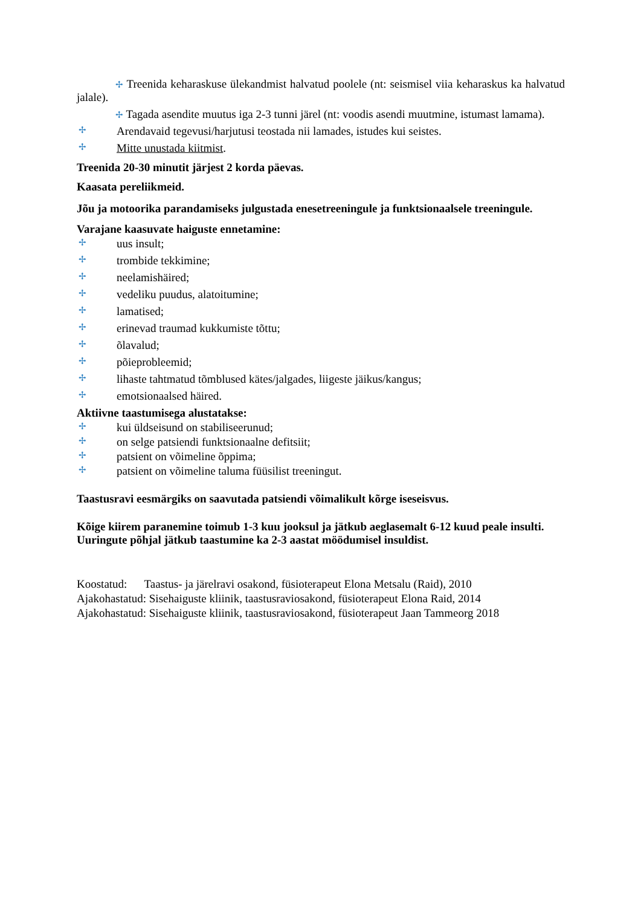✢ Treenida keharaskuse ülekandmist halvatud poolele (nt: seismisel viia keharaskus ka halvatud jalale).
✢ Tagada asendite muutus iga 2-3 tunni järel (nt: voodis asendi muutmine, istumast lamama).
✢ Arendavaid tegevusi/harjutusi teostada nii lamades, istudes kui seistes.
✢ Mitte unustada kiitmist.
Treenida 20-30 minutit järjest 2 korda päevas.
Kaasata pereliikmeid.
Jõu ja motoorika parandamiseks julgustada enesetreeningule ja funktsionaalsele treeningule.
Varajane kaasuvate haiguste ennetamine:
✢ uus insult;
✢ trombide tekkimine;
✢ neelamishäired;
✢ vedeliku puudus, alatoitumine;
✢ lamatised;
✢ erinevad traumad kukkumiste tõttu;
✢ õlavalud;
✢ põieprobleemid;
✢ lihaste tahtmatud tõmblused kätes/jalgades, liigeste jäikus/kangus;
✢ emotsionaalsed häired.
Aktiivne taastumisega alustatakse:
✢ kui üldseisund on stabiliseerunud;
✢ on selge patsiendi funktsionaalne defitsiit;
✢ patsient on võimeline õppima;
✢ patsient on võimeline taluma füüsilist treeningut.
Taastusravi eesmärgiks on saavutada patsiendi võimalikult kõrge iseseisvus.
Kõige kiirem paranemine toimub 1-3 kuu jooksul ja jätkub aeglasemalt 6-12 kuud peale insulti. Uuringute põhjal jätkub taastumine ka 2-3 aastat möödumisel insuldist.
Koostatud: Taastus- ja järelravi osakond, füsioterapeut Elona Metsalu (Raid), 2010
Ajakohastatud: Sisehaiguste kliinik, taastusraviosakond, füsioterapeut Elona Raid, 2014
Ajakohastatud: Sisehaiguste kliinik, taastusraviosakond, füsioterapeut Jaan Tammeorg 2018